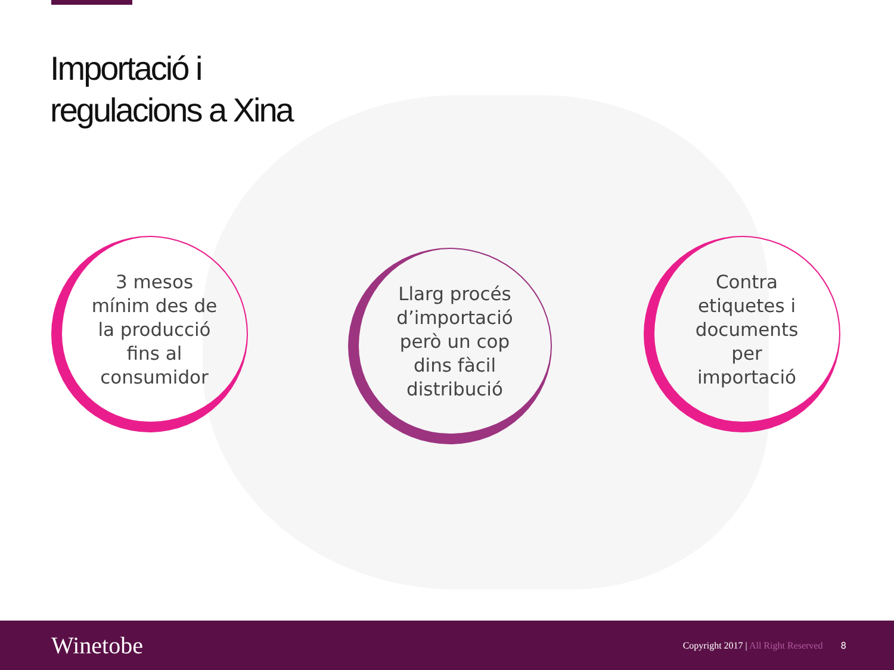Importació i
regulacions a Xina
3 mesos
mínim des de
la producció
fins al
consumidor
Llarg procés
d’importació
però un cop
dins fàcil
distribució
Contra
etiquetes i
documents
per
importació
Winetobe
Copyright 2017 | All Right Reserved
8